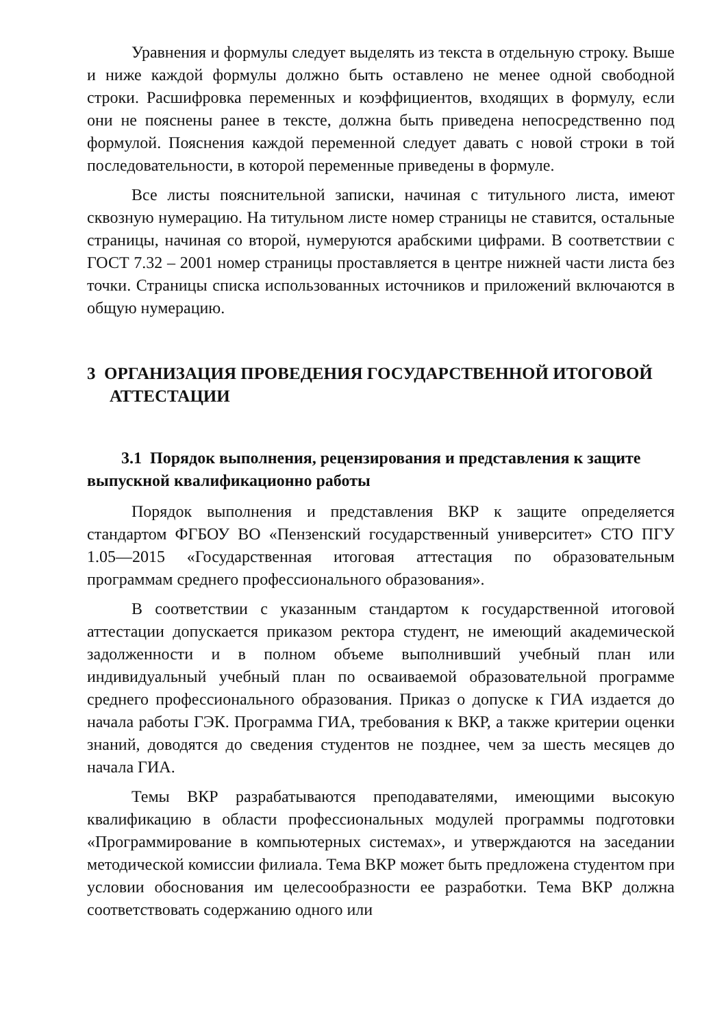Уравнения и формулы следует выделять из текста в отдельную строку. Выше и ниже каждой формулы должно быть оставлено не менее одной свободной строки. Расшифровка переменных и коэффициентов, входящих в формулу, если они не пояснены ранее в тексте, должна быть приведена непосредственно под формулой. Пояснения каждой переменной следует давать с новой строки в той последовательности, в которой переменные приведены в формуле.
Все листы пояснительной записки, начиная с титульного листа, имеют сквозную нумерацию. На титульном листе номер страницы не ставится, остальные страницы, начиная со второй, нумеруются арабскими цифрами. В соответствии с ГОСТ 7.32 – 2001 номер страницы проставляется в центре нижней части листа без точки. Страницы списка использованных источников и приложений включаются в общую нумерацию.
3 ОРГАНИЗАЦИЯ ПРОВЕДЕНИЯ ГОСУДАРСТВЕННОЙ ИТОГОВОЙ АТТЕСТАЦИИ
3.1 Порядок выполнения, рецензирования и представления к защите выпускной квалификационно работы
Порядок выполнения и представления ВКР к защите определяется стандартом ФГБОУ ВО «Пензенский государственный университет» СТО ПГУ 1.05—2015 «Государственная итоговая аттестация по образовательным программам среднего профессионального образования».
В соответствии с указанным стандартом к государственной итоговой аттестации допускается приказом ректора студент, не имеющий академической задолженности и в полном объеме выполнивший учебный план или индивидуальный учебный план по осваиваемой образовательной программе среднего профессионального образования. Приказ о допуске к ГИА издается до начала работы ГЭК. Программа ГИА, требования к ВКР, а также критерии оценки знаний, доводятся до сведения студентов не позднее, чем за шесть месяцев до начала ГИА.
Темы ВКР разрабатываются преподавателями, имеющими высокую квалификацию в области профессиональных модулей программы подготовки «Программирование в компьютерных системах», и утверждаются на заседании методической комиссии филиала. Тема ВКР может быть предложена студентом при условии обоснования им целесообразности ее разработки. Тема ВКР должна соответствовать содержанию одного или